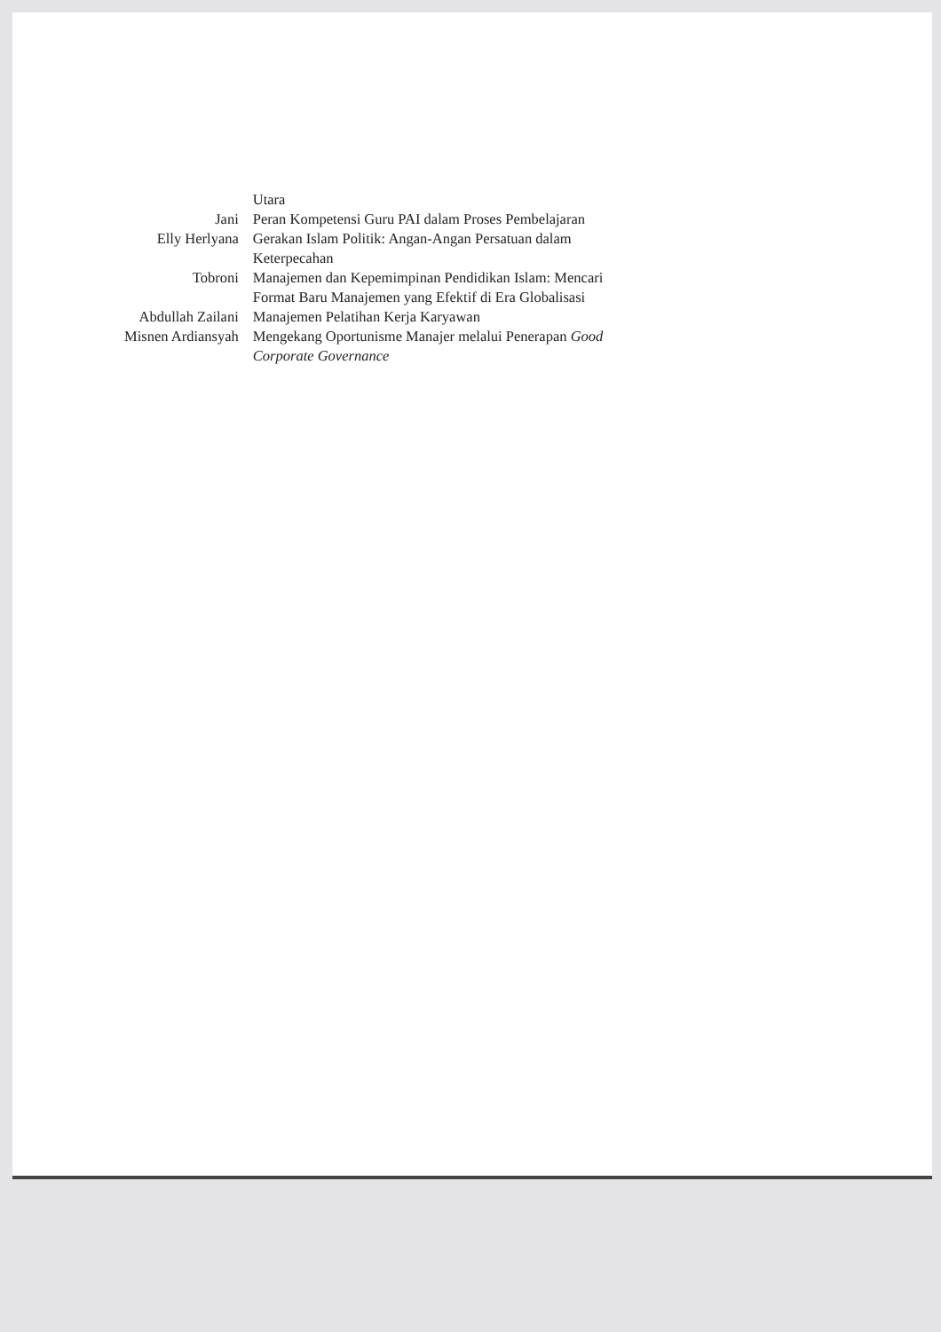| | Utara |
| Jani | Peran Kompetensi Guru PAI dalam Proses Pembelajaran |
| Elly Herlyana | Gerakan Islam Politik: Angan-Angan Persatuan dalam Keterpecahan |
| Tobroni | Manajemen dan Kepemimpinan Pendidikan Islam: Mencari Format Baru Manajemen yang Efektif di Era Globalisasi |
| Abdullah Zailani | Manajemen Pelatihan Kerja Karyawan |
| Misnen Ardiansyah | Mengekang Oportunisme Manajer melalui Penerapan Good Corporate Governance |